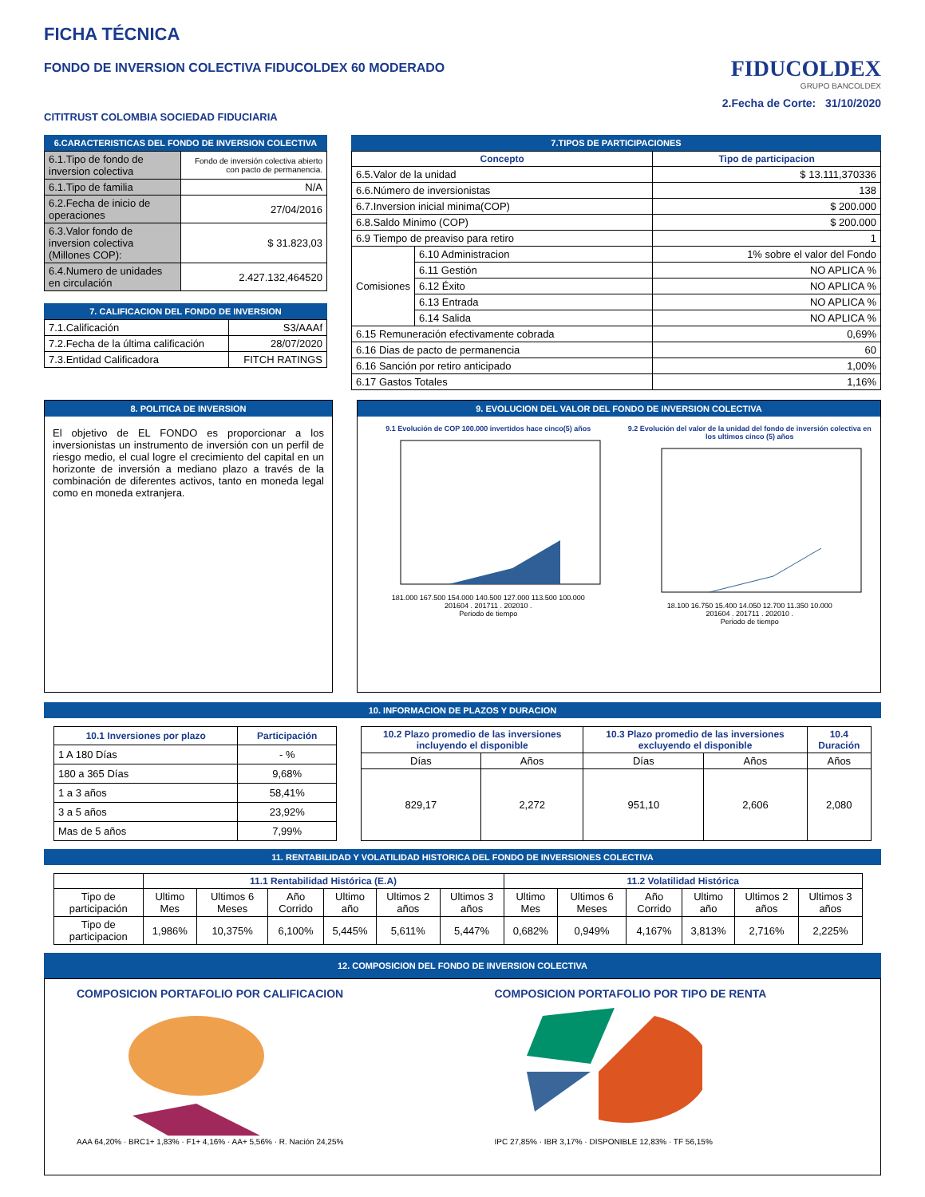FICHA TÉCNICA
FONDO DE INVERSION COLECTIVA FIDUCOLDEX 60 MODERADO
CITITRUST COLOMBIA SOCIEDAD FIDUCIARIA
FIDUCOLDEX
GRUPO BANCOLDEX
2.Fecha de Corte: 31/10/2020
6.CARACTERISTICAS DEL FONDO DE INVERSION COLECTIVA
| 6.1.Tipo de fondo de inversion colectiva | Fondo de inversión colectiva abierto con pacto de permanencia. |
| 6.1.Tipo de familia | N/A |
| 6.2.Fecha de inicio de operaciones | 27/04/2016 |
| 6.3.Valor fondo de inversion colectiva (Millones COP): | $ 31.823,03 |
| 6.4.Numero de unidades en circulación | 2.427.132,464520 |
7. CALIFICACION DEL FONDO DE INVERSION
| 7.1.Calificación | S3/AAAf |
| 7.2.Fecha de la última calificación | 28/07/2020 |
| 7.3.Entidad Calificadora | FITCH RATINGS |
7.TIPOS DE PARTICIPACIONES
| Concepto | | Tipo de participacion |
| --- | --- | --- |
| 6.5.Valor de la unidad | | $ 13.111,370336 |
| 6.6.Número de inversionistas | | 138 |
| 6.7.Inversion inicial minima(COP) | | $ 200.000 |
| 6.8.Saldo Minimo (COP) | | $ 200.000 |
| 6.9 Tiempo de preaviso para retiro | | 1 |
| Comisiones | 6.10 Administracion | 1% sobre el valor del Fondo |
| | 6.11 Gestión | NO APLICA % |
| | 6.12 Éxito | NO APLICA % |
| | 6.13 Entrada | NO APLICA % |
| | 6.14 Salida | NO APLICA % |
| 6.15 Remuneración efectivamente cobrada | | 0,69% |
| 6.16 Dias de pacto de permanencia | | 60 |
| 6.16 Sanción por retiro anticipado | | 1,00% |
| 6.17 Gastos Totales | | 1,16% |
8. POLITICA DE INVERSION
El objetivo de EL FONDO es proporcionar a los inversionistas un instrumento de inversión con un perfil de riesgo medio, el cual logre el crecimiento del capital en un horizonte de inversión a mediano plazo a través de la combinación de diferentes activos, tanto en moneda legal como en moneda extranjera.
9. EVOLUCION DEL VALOR DEL FONDO DE INVERSION COLECTIVA
9.1 Evolución de COP 100.000 invertidos hace cinco(5) años
181.000 167.500 154.000 140.500 127.000 113.500 100.000
201604 . 201711 . 202010 .
Periodo de tiempo
9.2 Evolución del valor de la unidad del fondo de inversión colectiva en los ultimos cinco (5) años
18.100 16.750 15.400 14.050 12.700 11.350 10.000
201604 . 201711 . 202010 .
Periodo de tiempo
10. INFORMACION DE PLAZOS Y DURACION
| 10.1 Inversiones por plazo | Participación |
| --- | --- |
| 1 A 180 Días | - % |
| 180 a 365 Días | 9,68% |
| 1 a 3 años | 58,41% |
| 3 a 5 años | 23,92% |
| Mas de 5 años | 7,99% |
| 10.2 Plazo promedio de las inversiones incluyendo el disponible | | 10.3 Plazo promedio de las inversiones excluyendo el disponible | | 10.4 Duración |
| --- | --- | --- | --- | --- |
| Días | Años | Días | Años | Años |
| 829,17 | 2,272 | 951,10 | 2,606 | 2,080 |
11. RENTABILIDAD Y VOLATILIDAD HISTORICA DEL FONDO DE INVERSIONES COLECTIVA
| | 11.1 Rentabilidad Histórica (E.A) | | | | | | 11.2 Volatilidad Histórica | | | | | |
| Tipo de participación | Ultimo Mes | Ultimos 6 Meses | Año Corrido | Ultimo año | Ultimos 2 años | Ultimos 3 años | Ultimo Mes | Ultimos 6 Meses | Año Corrido | Ultimo año | Ultimos 2 años | Ultimos 3 años |
| Tipo de participacion | 1,986% | 10,375% | 6,100% | 5,445% | 5,611% | 5,447% | 0,682% | 0,949% | 4,167% | 3,813% | 2,716% | 2,225% |
12. COMPOSICION DEL FONDO DE INVERSION COLECTIVA
COMPOSICION PORTAFOLIO POR CALIFICACION
AAA 64,20% · BRC1+ 1,83% · F1+ 4,16% · AA+ 5,56% · R. Nación 24,25%
COMPOSICION PORTAFOLIO POR TIPO DE RENTA
IPC 27,85% · IBR 3,17% · DISPONIBLE 12,83% · TF 56,15%